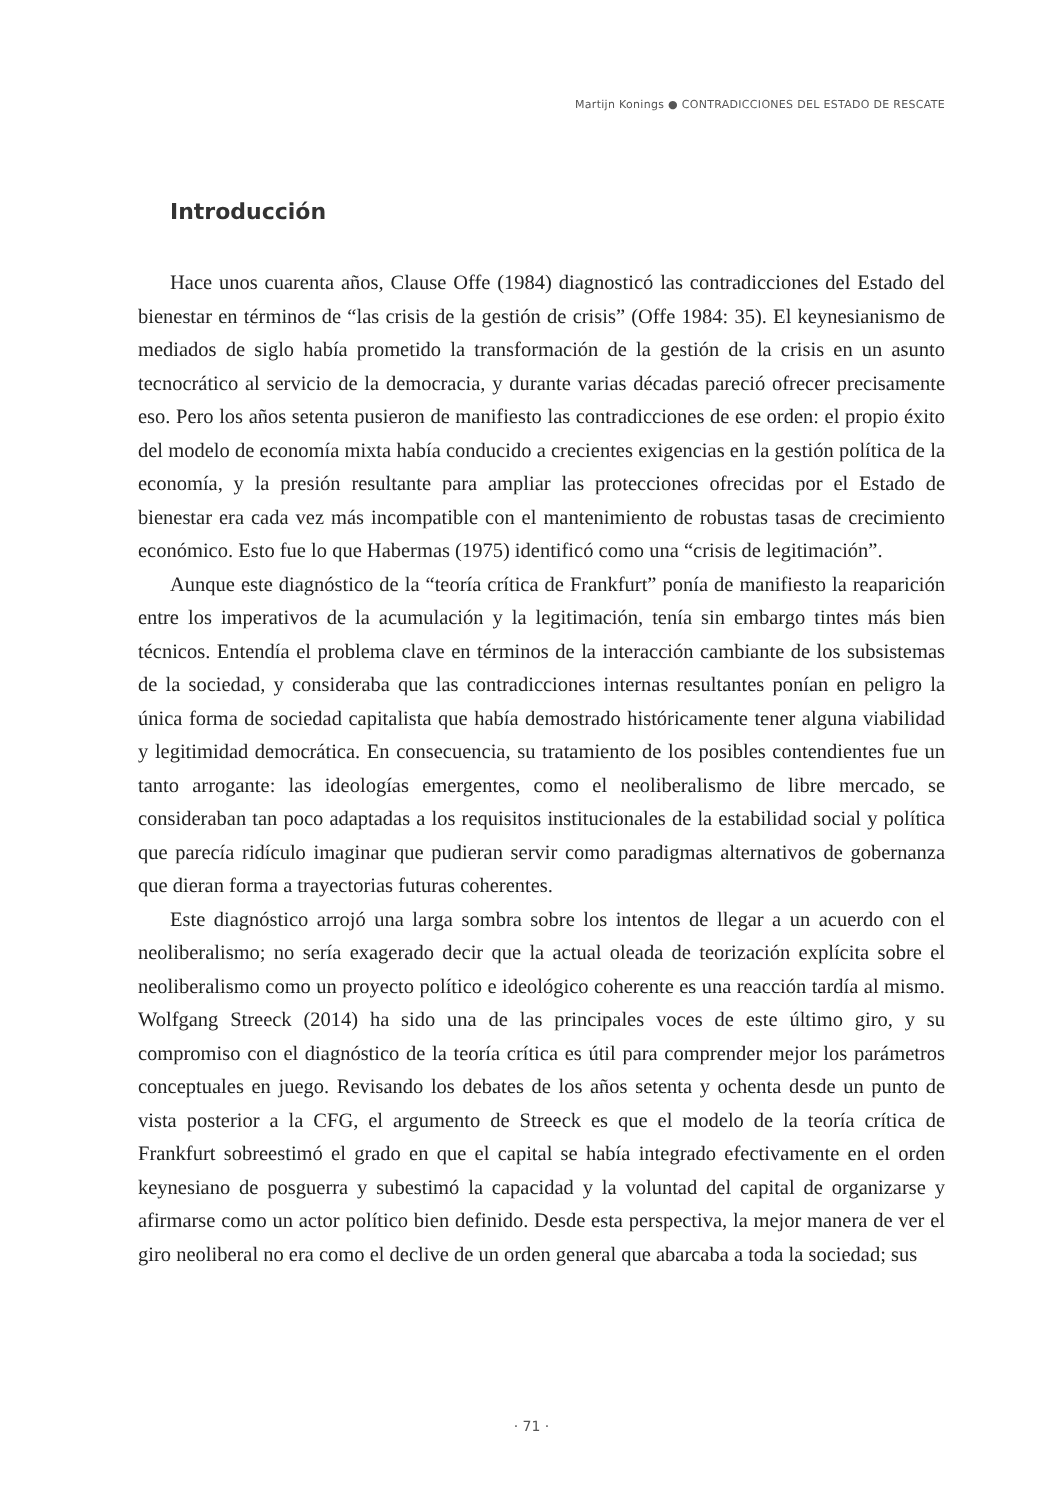Martijn Konings ● CONTRADICCIONES DEL ESTADO DE RESCATE
Introducción
Hace unos cuarenta años, Clause Offe (1984) diagnosticó las contradicciones del Estado del bienestar en términos de “las crisis de la gestión de crisis” (Offe 1984: 35). El keynesianismo de mediados de siglo había prometido la transformación de la gestión de la crisis en un asunto tecnocrático al servicio de la democracia, y durante varias décadas pareció ofrecer precisamente eso. Pero los años setenta pusieron de manifiesto las contradicciones de ese orden: el propio éxito del modelo de economía mixta había conducido a crecientes exigencias en la gestión política de la economía, y la presión resultante para ampliar las protecciones ofrecidas por el Estado de bienestar era cada vez más incompatible con el mantenimiento de robustas tasas de crecimiento económico. Esto fue lo que Habermas (1975) identificó como una “crisis de legitimación”.
Aunque este diagnóstico de la “teoría crítica de Frankfurt” ponía de manifiesto la reaparición entre los imperativos de la acumulación y la legitimación, tenía sin embargo tintes más bien técnicos. Entendía el problema clave en términos de la interacción cambiante de los subsistemas de la sociedad, y consideraba que las contradicciones internas resultantes ponían en peligro la única forma de sociedad capitalista que había demostrado históricamente tener alguna viabilidad y legitimidad democrática. En consecuencia, su tratamiento de los posibles contendientes fue un tanto arrogante: las ideologías emergentes, como el neoliberalismo de libre mercado, se consideraban tan poco adaptadas a los requisitos institucionales de la estabilidad social y política que parecía ridículo imaginar que pudieran servir como paradigmas alternativos de gobernanza que dieran forma a trayectorias futuras coherentes.
Este diagnóstico arrojó una larga sombra sobre los intentos de llegar a un acuerdo con el neoliberalismo; no sería exagerado decir que la actual oleada de teorización explícita sobre el neoliberalismo como un proyecto político e ideológico coherente es una reacción tardía al mismo. Wolfgang Streeck (2014) ha sido una de las principales voces de este último giro, y su compromiso con el diagnóstico de la teoría crítica es útil para comprender mejor los parámetros conceptuales en juego. Revisando los debates de los años setenta y ochenta desde un punto de vista posterior a la CFG, el argumento de Streeck es que el modelo de la teoría crítica de Frankfurt sobreestimó el grado en que el capital se había integrado efectivamente en el orden keynesiano de posguerra y subestimó la capacidad y la voluntad del capital de organizarse y afirmarse como un actor político bien definido. Desde esta perspectiva, la mejor manera de ver el giro neoliberal no era como el declive de un orden general que abarcaba a toda la sociedad; sus
· 71 ·